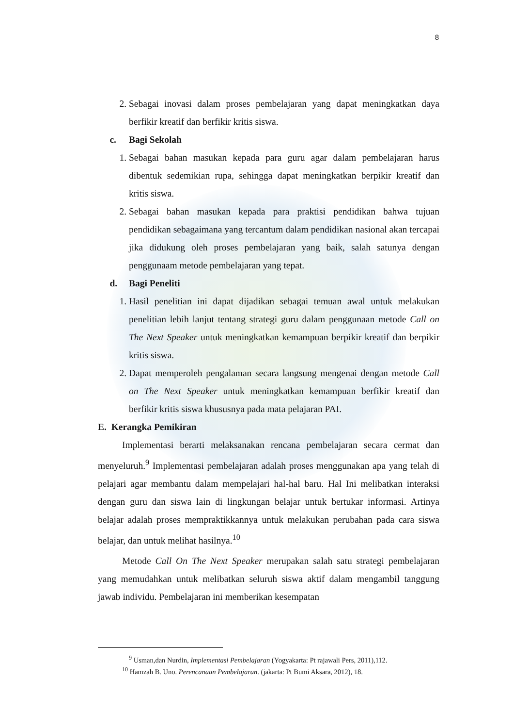8
2. Sebagai inovasi dalam proses pembelajaran yang dapat meningkatkan daya berfikir kreatif dan berfikir kritis siswa.
c. Bagi Sekolah
1. Sebagai bahan masukan kepada para guru agar dalam pembelajaran harus dibentuk sedemikian rupa, sehingga dapat meningkatkan berpikir kreatif dan kritis siswa.
2. Sebagai bahan masukan kepada para praktisi pendidikan bahwa tujuan pendidikan sebagaimana yang tercantum dalam pendidikan nasional akan tercapai jika didukung oleh proses pembelajaran yang baik, salah satunya dengan penggunaam metode pembelajaran yang tepat.
d. Bagi Peneliti
1. Hasil penelitian ini dapat dijadikan sebagai temuan awal untuk melakukan penelitian lebih lanjut tentang strategi guru dalam penggunaan metode Call on The Next Speaker untuk meningkatkan kemampuan berpikir kreatif dan berpikir kritis siswa.
2. Dapat memperoleh pengalaman secara langsung mengenai dengan metode Call on The Next Speaker untuk meningkatkan kemampuan berfikir kreatif dan berfikir kritis siswa khususnya pada mata pelajaran PAI.
E. Kerangka Pemikiran
Implementasi berarti melaksanakan rencana pembelajaran secara cermat dan menyeluruh.<sup>9</sup> Implementasi pembelajaran adalah proses menggunakan apa yang telah di pelajari agar membantu dalam mempelajari hal-hal baru. Hal Ini melibatkan interaksi dengan guru dan siswa lain di lingkungan belajar untuk bertukar informasi. Artinya belajar adalah proses mempraktikkannya untuk melakukan perubahan pada cara siswa belajar, dan untuk melihat hasilnya.<sup>10</sup>
Metode Call On The Next Speaker merupakan salah satu strategi pembelajaran yang memudahkan untuk melibatkan seluruh siswa aktif dalam mengambil tanggung jawab individu. Pembelajaran ini memberikan kesempatan
<sup>9</sup> Usman,dan Nurdin, Implementasi Pembelajaran (Yogyakarta: Pt rajawali Pers, 2011),112.
<sup>10</sup> Hamzah B. Uno. Perencanaan Pembelajaran. (jakarta: Pt Bumi Aksara, 2012), 18.